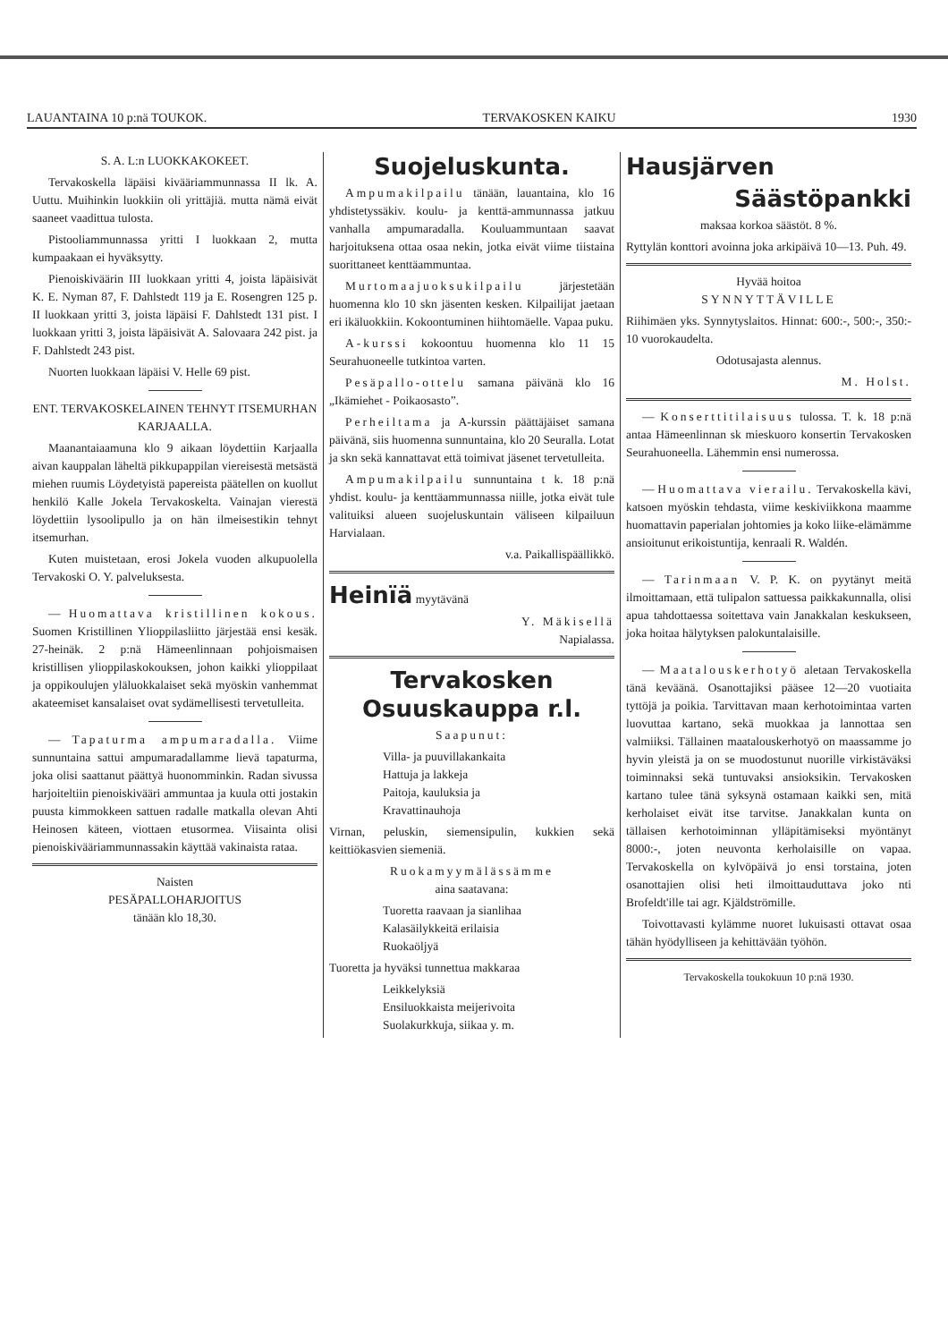LAUANTAINA 10 p:nä TOUKOK. TERVAKOSKEN KAIKU 1930
S. A. L:n LUOKKAKOKEET.
Tervakoskella läpäisi kivääriammunnassa II lk. A. Uuttu. Muihinkin luokkiin oli yrittäjiä. mutta nämä eivät saaneet vaadittua tulosta.
Pistooliammunnassa yritti I luokkaan 2, mutta kumpaakaan ei hyväksytty.
Pienoiskiväärin III luokkaan yritti 4, joista läpäisivät K. E. Nyman 87, F. Dahlstedt 119 ja E. Rosengren 125 p. II luokkaan yritti 3, joista läpäisi F. Dahlstedt 131 pist. I luokkaan yritti 3, joista läpäisivät A. Salovaara 242 pist. ja F. Dahlstedt 243 pist.
Nuorten luokkaan läpäisi V. Helle 69 pist.
ENT. TERVAKOSKELAINEN TEHNYT ITSEMURHAN KARJAALLA.
Maanantaiaamuna klo 9 aikaan löydettiin Karjaalla aivan kauppalan läheltä pikkupappilan viereisestä metsästä miehen ruumis Löydetyistä papereista päätellen on kuollut henkilö Kalle Jokela Tervakoskelta. Vainajan vierestä löydettiin lysoolipullo ja on hän ilmeisestikin tehnyt itsemurhan.
Kuten muistetaan, erosi Jokela vuoden alkupuolella Tervakoski O. Y. palveluksesta.
— Huomattava kristillinen kokous. Suomen Kristillinen Ylioppilasliitto järjestää ensi kesäk. 27-heinäk. 2 p:nä Hämeenlinnaan pohjoismaisen kristillisen ylioppilaskokouksen, johon kaikki ylioppilaat ja oppikoulujen yläluokkalaiset sekä myöskin vanhemmat akateemiset kansalaiset ovat sydämellisesti tervetulleita.
— Tapaturma ampumaradalla. Viime sunnuntaina sattui ampumaradallamme lievä tapaturma, joka olisi saattanut päättyä huonomminkin. Radan sivussa harjoiteltiin pienoiskivääri ammuntaa ja kuula otti jostakin puusta kimmokkeen sattuen radalle matkalla olevan Ahti Heinosen käteen, viottaen etusormea. Viisainta olisi pienoiskivääriammunnassakin käyttää vakinaista rataa.
Naisten
PESÄPALLOHARJOITUS
tänään klo 18,30.
Suojeluskunta.
Ampumakilpailu tänään, lauantaina, klo 16 yhdistetyssäkiv. koulu- ja kenttä-ammunnassa jatkuu vanhalla ampumaradalla. Kouluammuntaan saavat harjoituksena ottaa osaa nekin, jotka eivät viime tiistaina suorittaneet kenttäammuntaa.
Murtomaajuoksukilpailu järjestetään huomenna klo 10 skn jäsenten kesken. Kilpailijat jaetaan eri ikäluokkiin. Kokoontuminen hiihtomäelle. Vapaa puku.
A-kurssi kokoontuu huomenna klo 11 15 Seurahuoneelle tutkintoa varten.
Pesäpallo-ottelu samana päivänä klo 16 „Ikämiehet - Poikaosasto”.
Perheiltama ja A-kurssin päättäjäiset samana päivänä, siis huomenna sunnuntaina, klo 20 Seuralla. Lotat ja skn sekä kannattavat että toimivat jäsenet tervetulleita.
Ampumakilpailu sunnuntaina t k. 18 p:nä yhdist. koulu- ja kenttäammunnassa niille, jotka eivät tule valituiksi alueen suojeluskuntain väliseen kilpailuun Harvialaan.
v.a. Paikallispäällikkö.
Heinïä myytävänä
Y. Mäkisellä
Napialassa.
Tervakosken
Osuuskauppa r.l.
Saapunut:
Villa- ja puuvillakankaita
Hattuja ja lakkeja
Paitoja, kauluksia ja
Kravattinauhoja
Virnan, peluskin, siemensipulin, kukkien sekä keittiökasvien siemeniä.
Ruokamyymälässämme
aina saatavana:
Tuoretta raavaan ja sianlihaa
Kalasäilykkeitä erilaisia
Ruokaöljyä
Tuoretta ja hyväksi tunnettua makkaraa
Leikkelyksiä
Ensiluokkaista meijerivoita
Suolakurkkuja, siikaa y. m.
Hausjärven
Säästöpankki
maksaa korkoa säästöt. 8 %.
Ryttylän konttori avoinna joka arkipäivä 10—13. Puh. 49.
Hyvää hoitoa
SYNNYTTÄVILLE
Riihimäen yks. Synnytyslaitos. Hinnat: 600:-, 500:-, 350:- 10 vuorokaudelta.
Odotusajasta alennus.
M. Holst.
— Konserttitilaisuus tulossa. T. k. 18 p:nä antaa Hämeenlinnan sk mieskuoro konsertin Tervakosken Seurahuoneella. Lähemmin ensi numerossa.
— Huomattava vierailu. Tervakoskella kävi, katsoen myöskin tehdasta, viime keskiviikkona maamme huomattavin paperialan johtomies ja koko liike-elämämme ansioitunut erikoistuntija, kenraali R. Waldén.
— Tarinmaan V. P. K. on pyytänyt meitä ilmoittamaan, että tulipalon sattuessa paikkakunnalla, olisi apua tahdottaessa soitettava vain Janakkalan keskukseen, joka hoitaa hälytyksen palokuntalaisille.
— Maatalouskerhotyö aletaan Tervakoskella tänä keväänä. Osanottajiksi pääsee 12—20 vuotiaita tyttöjä ja poikia. Tarvittavan maan kerhotoimintaa varten luovuttaa kartano, sekä muokkaa ja lannottaa sen valmiiksi. Tällainen maatalouskerhotyö on maassamme jo hyvin yleistä ja on se muodostunut nuorille virkistäväksi toiminnaksi sekä tuntuvaksi ansioksikin. Tervakosken kartano tulee tänä syksynä ostamaan kaikki sen, mitä kerholaiset eivät itse tarvitse. Janakkalan kunta on tällaisen kerhotoiminnan ylläpitämiseksi myöntänyt 8000:-, joten neuvonta kerholaisille on vapaa. Tervakoskella on kylvöpäivä jo ensi torstaina, joten osanottajien olisi heti ilmoittauduttava joko nti Brofeldt'ille tai agr. Kjäldströmille.
Toivottavasti kylämme nuoret lukuisasti ottavat osaa tähän hyödylliseen ja kehittävään työhön.
Tervakoskella toukokuun 10 p:nä 1930.